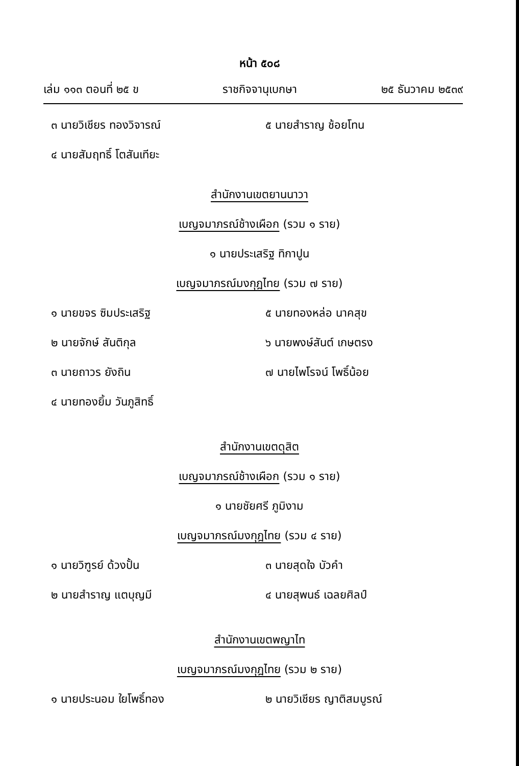หน้า ๕๐๘
เล่ม ๑๑๓ ตอนที่ ๒๕ ข ราชกิจจานุเบกษา ๒๕ ธันวาคม ๒๕๓๙
๓ นายวิเชียร ทองวิจารณ์ ๕ นายสำราญ ช้อยโทน
๔ นายสัมฤทธิ์ โตสันเทียะ
สำนักงานเขตยานนาวา
เบญจมาภรณ์ช้างเผือก (รวม ๑ ราย)
๑ นายประเสริฐ ทิกาปูน
เบญจมาภรณ์มงกุฎไทย (รวม ๗ ราย)
๑ นายขจร ซิมประเสริฐ ๕ นายทองหล่อ นาคสุข
๒ นายจักษ์ สันติกุล ๖ นายพงษ์สันต์ เกษตรง
๓ นายถาวร ยังถิน ๗ นายไพโรจน์ โพธิ์น้อย
๔ นายทองยิ้ม วันภูสิทธิ์
สำนักงานเขตดุสิต
เบญจมาภรณ์ช้างเผือก (รวม ๑ ราย)
๑ นายชัยศรี ภูมิงาม
เบญจมาภรณ์มงกุฎไทย (รวม ๔ ราย)
๑ นายวิฑูรย์ ด้วงปั้น ๓ นายสุดใจ บัวคำ
๒ นายสำราญ แตบุญมี ๔ นายสุพนธ์ เฉลยศิลป์
สำนักงานเขตพญาไท
เบญจมาภรณ์มงกุฎไทย (รวม ๒ ราย)
๑ นายประนอม ใยโพธิ์ทอง ๒ นายวิเชียร ญาติสมบูรณ์